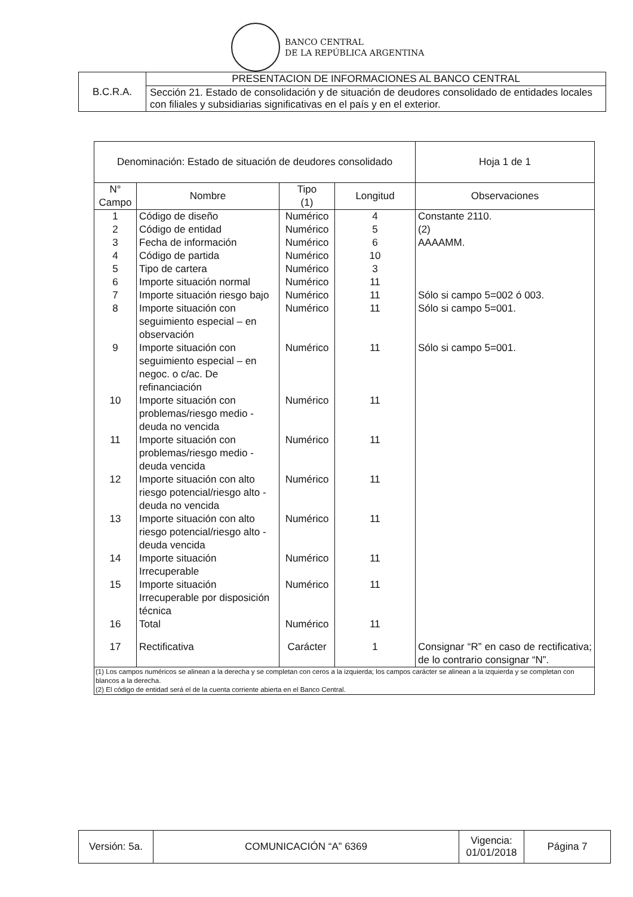BANCO CENTRAL
DE LA REPÚBLICA ARGENTINA
| B.C.R.A. | PRESENTACION DE INFORMACIONES AL BANCO CENTRAL |
| | Sección 21. Estado de consolidación y de situación de deudores consolidado de entidades locales con filiales y subsidiarias significativas en el país y en el exterior. |
| Denominación: Estado de situación de deudores consolidado | | | | Hoja 1 de 1 |
| --- | --- | --- | --- | --- |
| N° Campo | Nombre | Tipo (1) | Longitud | Observaciones |
| 1 | Código de diseño | Numérico | 4 | Constante 2110. |
| 2 | Código de entidad | Numérico | 5 | (2) |
| 3 | Fecha de información | Numérico | 6 | AAAAMM. |
| 4 | Código de partida | Numérico | 10 | |
| 5 | Tipo de cartera | Numérico | 3 | |
| 6 | Importe situación normal | Numérico | 11 | |
| 7 | Importe situación riesgo bajo | Numérico | 11 | Sólo si campo 5=002 ó 003. |
| 8 | Importe situación con seguimiento especial – en observación | Numérico | 11 | Sólo si campo 5=001. |
| 9 | Importe situación con seguimiento especial – en negoc. o c/ac. De refinanciación | Numérico | 11 | Sólo si campo 5=001. |
| 10 | Importe situación con problemas/riesgo medio - deuda no vencida | Numérico | 11 | |
| 11 | Importe situación con problemas/riesgo medio - deuda vencida | Numérico | 11 | |
| 12 | Importe situación con alto riesgo potencial/riesgo alto - deuda no vencida | Numérico | 11 | |
| 13 | Importe situación con alto riesgo potencial/riesgo alto - deuda vencida | Numérico | 11 | |
| 14 | Importe situación Irrecuperable | Numérico | 11 | |
| 15 | Importe situación Irrecuperable por disposición técnica | Numérico | 11 | |
| 16 | Total | Numérico | 11 | |
| 17 | Rectificativa | Carácter | 1 | Consignar “R” en caso de rectificativa; de lo contrario consignar “N”. |
| (1) Los campos numéricos se alinean a la derecha y se completan con ceros a la izquierda; los campos carácter se alinean a la izquierda y se completan con blancos a la derecha. (2) El código de entidad será el de la cuenta corriente abierta en el Banco Central. | | | | |
| Versión: 5a. | COMUNICACIÓN “A” 6369 | Vigencia: 01/01/2018 | Página 7 |